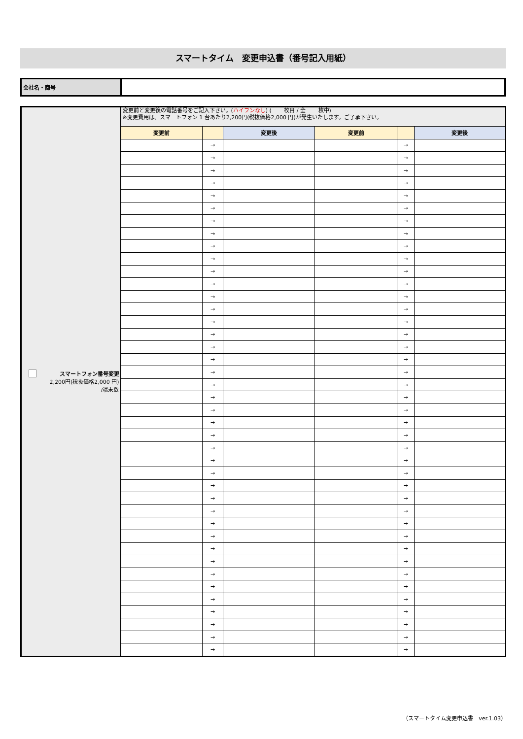スマートタイム　変更申込書（番号記入用紙）
| 会社名・商号 | |
| スマートフォン番号変更 2,200円(税抜価格2,000 円) /端末数 | 変更前と変更後の電話番号をご記入下さい。( ハイフンなし ) ( 枚目 / 全 枚中) ※変更費用は、スマートフォン 1 台あたり2,200円(税抜価格2,000 円)が発生いたします。ご了承下さい。 | | | | | |
| | 変更前 | | 変更後 | 変更前 | | 変更後 |
| | | → | | | → | |
| | | → | | | → | |
| | | → | | | → | |
| | | → | | | → | |
| | | → | | | → | |
| | | → | | | → | |
| | | → | | | → | |
| | | → | | | → | |
| | | → | | | → | |
| | | → | | | → | |
| | | → | | | → | |
| | | → | | | → | |
| | | → | | | → | |
| | | → | | | → | |
| | | → | | | → | |
| | | → | | | → | |
| | | → | | | → | |
| | | → | | | → | |
| | | → | | | → | |
| | | → | | | → | |
| | | → | | | → | |
| | | → | | | → | |
| | | → | | | → | |
| | | → | | | → | |
| | | → | | | → | |
| | | → | | | → | |
| | | → | | | → | |
| | | → | | | → | |
| | | → | | | → | |
| | | → | | | → | |
| | | → | | | → | |
| | | → | | | → | |
| | | → | | | → | |
| | | → | | | → | |
| | | → | | | → | |
| | | → | | | → | |
| | | → | | | → | |
| | | → | | | → | |
| | | → | | | → | |
| | | → | | | → | |
| | | → | | | → | |
（スマートタイム変更申込書　ver.1.03）